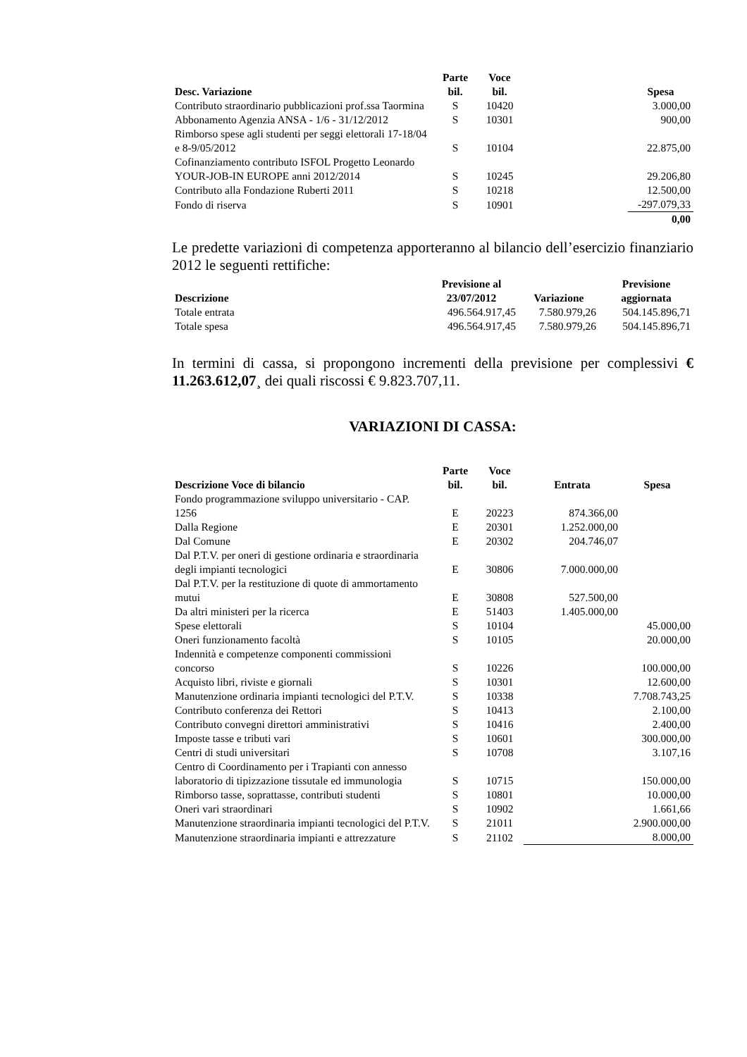| Desc. Variazione | Parte bil. | Voce bil. | | Spesa |
| --- | --- | --- | --- | --- |
| Contributo straordinario pubblicazioni prof.ssa Taormina | S | 10420 | | 3.000,00 |
| Abbonamento Agenzia ANSA - 1/6 - 31/12/2012 | S | 10301 | | 900,00 |
| Rimborso spese agli studenti per seggi elettorali 17-18/04 e 8-9/05/2012 | S | 10104 | | 22.875,00 |
| Cofinanziamento contributo ISFOL Progetto Leonardo YOUR-JOB-IN EUROPE anni 2012/2014 | S | 10245 | | 29.206,80 |
| Contributo alla Fondazione Ruberti 2011 | S | 10218 | | 12.500,00 |
| Fondo di riserva | S | 10901 | | -297.079,33 |
| | | | | 0,00 |
Le predette variazioni di competenza apporteranno al bilancio dell’esercizio finanziario 2012 le seguenti rettifiche:
| Descrizione | Previsione al 23/07/2012 | Variazione | Previsione aggiornata |
| --- | --- | --- | --- |
| Totale entrata | 496.564.917,45 | 7.580.979,26 | 504.145.896,71 |
| Totale spesa | 496.564.917,45 | 7.580.979,26 | 504.145.896,71 |
In termini di cassa, si propongono incrementi della previsione per complessivi € 11.263.612,07¸ dei quali riscossi € 9.823.707,11.
VARIAZIONI DI CASSA:
| Descrizione Voce di bilancio | Parte bil. | Voce bil. | Entrata | Spesa |
| --- | --- | --- | --- | --- |
| Fondo programmazione sviluppo universitario - CAP. 1256 | E | 20223 | 874.366,00 | |
| Dalla Regione | E | 20301 | 1.252.000,00 | |
| Dal Comune | E | 20302 | 204.746,07 | |
| Dal P.T.V. per oneri di gestione ordinaria e straordinaria degli impianti tecnologici | E | 30806 | 7.000.000,00 | |
| Dal P.T.V. per la restituzione di quote di ammortamento mutui | E | 30808 | 527.500,00 | |
| Da altri ministeri per la ricerca | E | 51403 | 1.405.000,00 | |
| Spese elettorali | S | 10104 | | 45.000,00 |
| Oneri funzionamento facoltà | S | 10105 | | 20.000,00 |
| Indennità e competenze componenti commissioni concorso | S | 10226 | | 100.000,00 |
| Acquisto libri, riviste e giornali | S | 10301 | | 12.600,00 |
| Manutenzione ordinaria impianti tecnologici del P.T.V. | S | 10338 | | 7.708.743,25 |
| Contributo conferenza dei Rettori | S | 10413 | | 2.100,00 |
| Contributo convegni direttori amministrativi | S | 10416 | | 2.400,00 |
| Imposte tasse e tributi vari | S | 10601 | | 300.000,00 |
| Centri di studi universitari | S | 10708 | | 3.107,16 |
| Centro di Coordinamento per i Trapianti con annesso laboratorio di tipizzazione tissutale ed immunologia | S | 10715 | | 150.000,00 |
| Rimborso tasse, soprattasse, contributi studenti | S | 10801 | | 10.000,00 |
| Oneri vari straordinari | S | 10902 | | 1.661,66 |
| Manutenzione straordinaria impianti tecnologici del P.T.V. | S | 21011 | | 2.900.000,00 |
| Manutenzione straordinaria impianti e attrezzature | S | 21102 | | 8.000,00 |